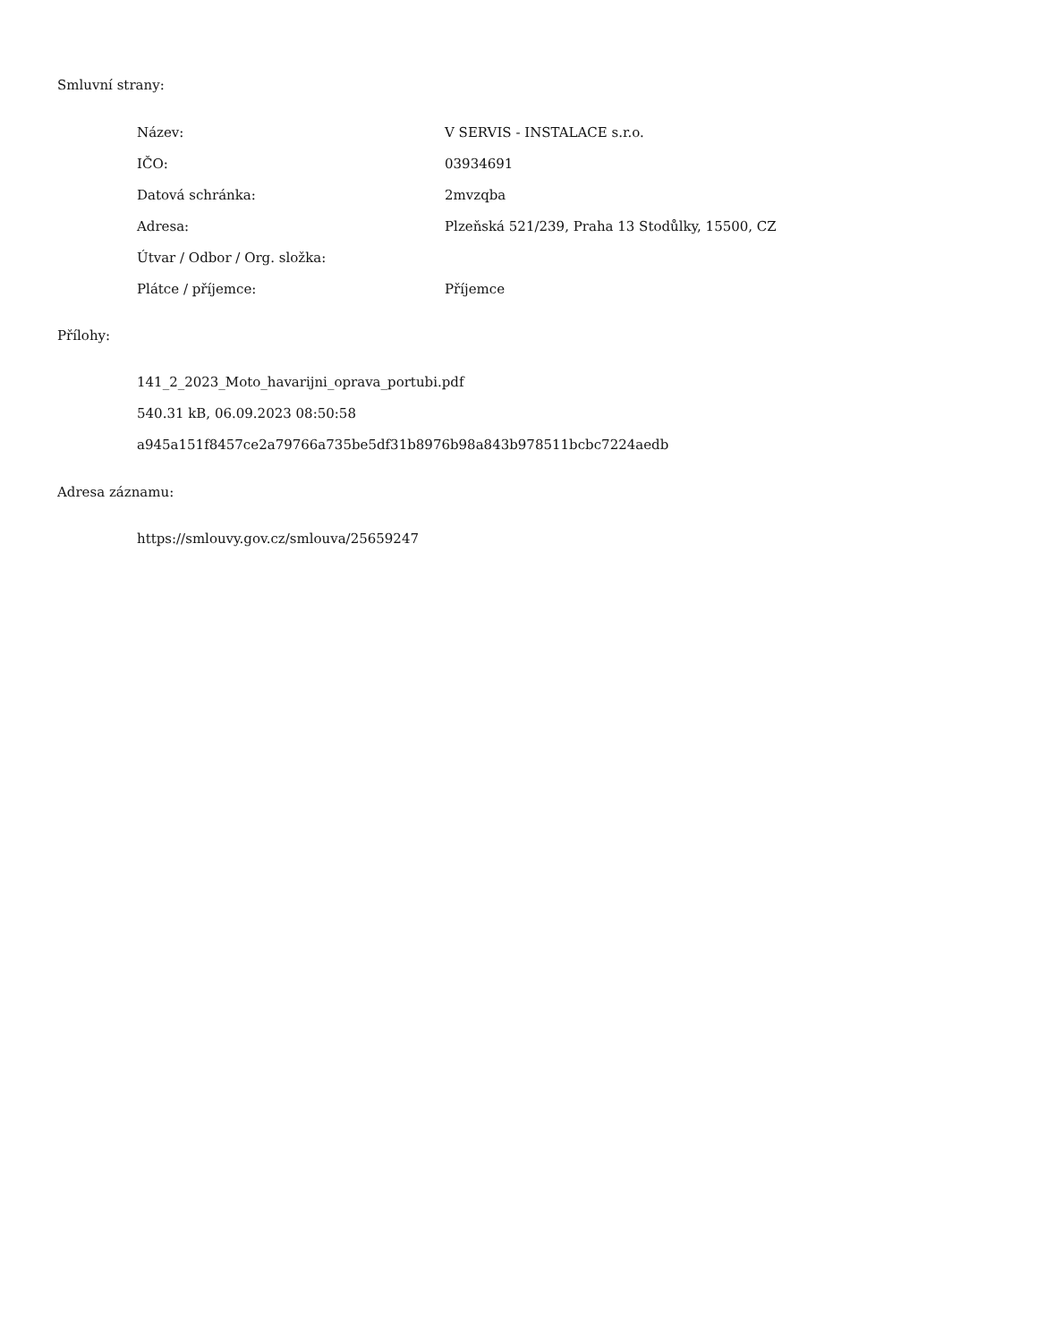Smluvní strany:
| Název: | V SERVIS - INSTALACE s.r.o. |
| IČO: | 03934691 |
| Datová schránka: | 2mvzqba |
| Adresa: | Plzeňská 521/239, Praha 13 Stodůlky, 15500, CZ |
| Útvar / Odbor / Org. složka: | |
| Plátce / příjemce: | Příjemce |
Přílohy:
141_2_2023_Moto_havarijni_oprava_portubi.pdf
540.31 kB, 06.09.2023 08:50:58
a945a151f8457ce2a79766a735be5df31b8976b98a843b978511bcbc7224aedb
Adresa záznamu:
https://smlouvy.gov.cz/smlouva/25659247